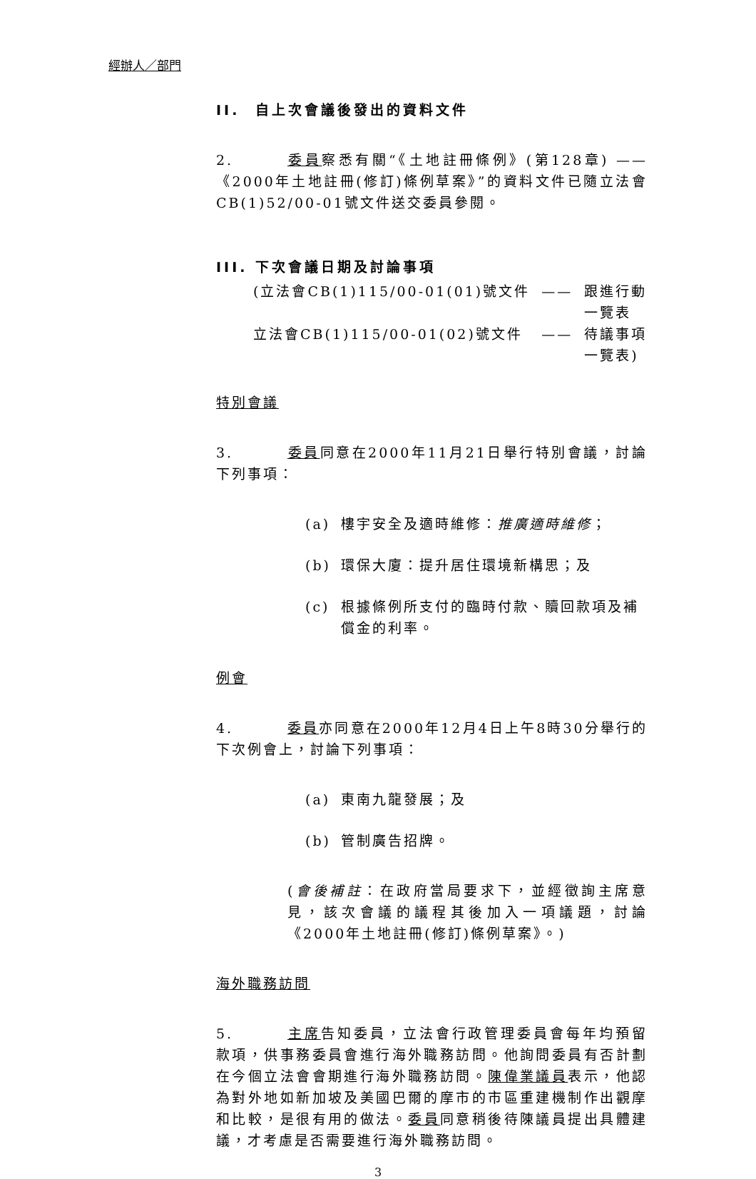經辦人／部門
II. 自上次會議後發出的資料文件
2. 委員察悉有關“《土地註冊條例》(第128章) ——《2000年土地註冊(修訂)條例草案》”的資料文件已隨立法會CB(1)52/00-01號文件送交委員參閱。
III. 下次會議日期及討論事項
| (立法會CB(1)115/00-01(01)號文件 | —— | 跟進行動 一覽表 |
| 立法會CB(1)115/00-01(02)號文件 | —— | 待議事項 一覽表) |
特別會議
3. 委員同意在2000年11月21日舉行特別會議，討論下列事項：
(a) 樓宇安全及適時維修：推廣適時維修；
(b) 環保大廈：提升居住環境新構思；及
(c) 根據條例所支付的臨時付款、贖回款項及補償金的利率。
例會
4. 委員亦同意在2000年12月4日上午8時30分舉行的下次例會上，討論下列事項：
(a) 東南九龍發展；及
(b) 管制廣告招牌。
(會後補註：在政府當局要求下，並經徵詢主席意見，該次會議的議程其後加入一項議題，討論《2000年土地註冊(修訂)條例草案》。)
海外職務訪問
5. 主席告知委員，立法會行政管理委員會每年均預留款項，供事務委員會進行海外職務訪問。他詢問委員有否計劃在今個立法會會期進行海外職務訪問。陳偉業議員表示，他認為對外地如新加坡及美國巴爾的摩市的市區重建機制作出觀摩和比較，是很有用的做法。委員同意稍後待陳議員提出具體建議，才考慮是否需要進行海外職務訪問。
3